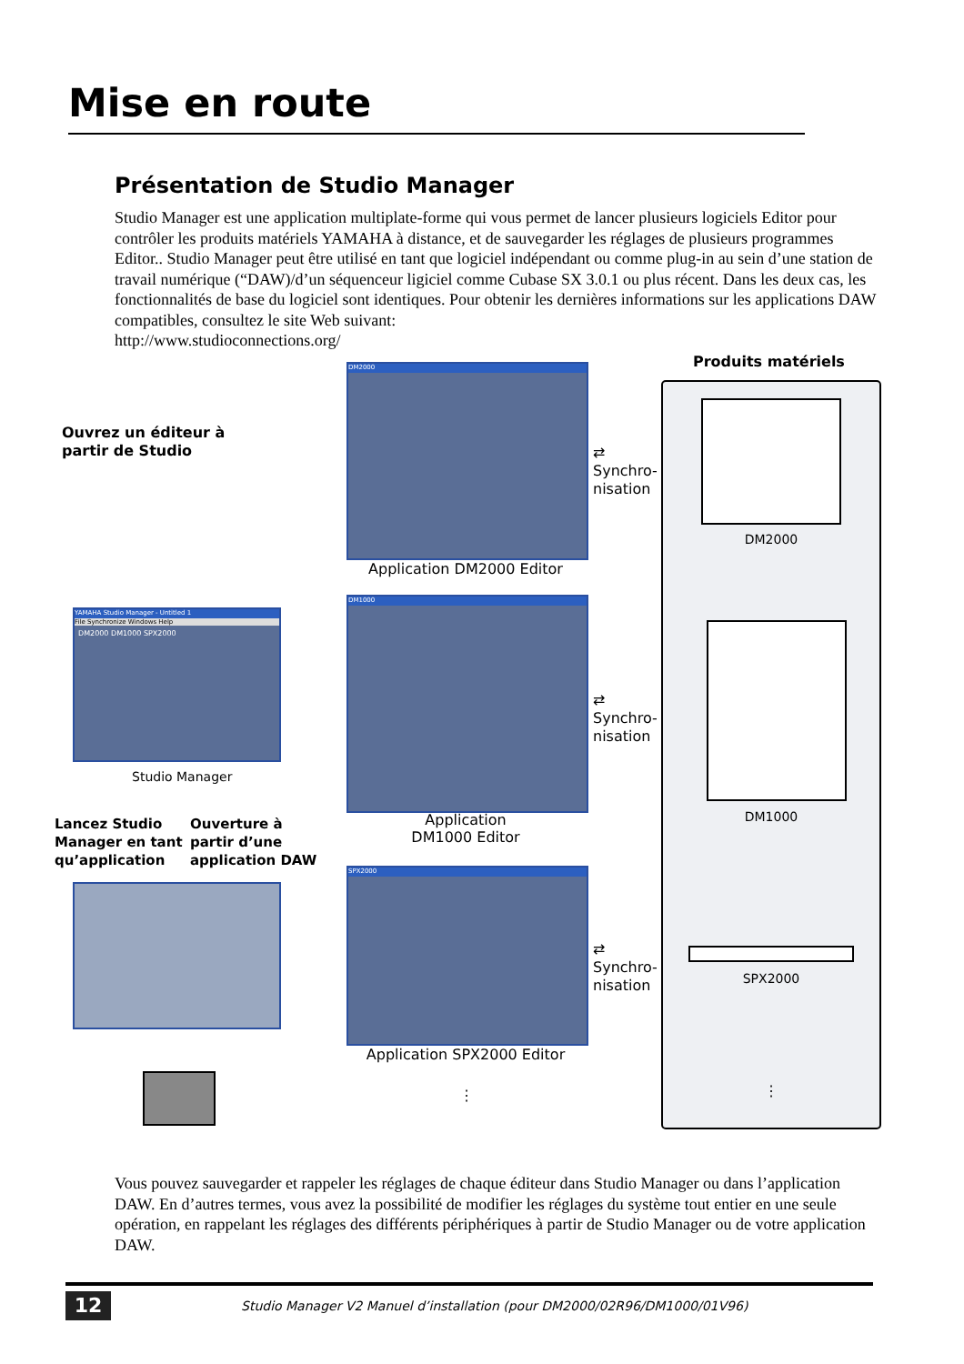Mise en route
Présentation de Studio Manager
Studio Manager est une application multiplate-forme qui vous permet de lancer plusieurs logiciels Editor pour contrôler les produits matériels YAMAHA à distance, et de sauvegarder les réglages de plusieurs programmes Editor.. Studio Manager peut être utilisé en tant que logiciel indépendant ou comme plug-in au sein d’une station de travail numérique (“DAW)/d’un séquenceur ligiciel comme Cubase SX 3.0.1 ou plus récent. Dans les deux cas, les fonctionnalités de base du logiciel sont identiques. Pour obtenir les dernières informations sur les applications DAW compatibles, consultez le site Web suivant:
http://www.studioconnections.org/
Ouvrez un éditeur à
partir de Studio
YAMAHA Studio Manager - Untitled 1
File Synchronize Windows Help
DM2000 DM1000 SPX2000
Studio Manager
Lancez Studio
Manager en tant
qu’application
Ouverture à
partir d’une
application DAW
DM2000
Application DM2000 Editor
DM1000
Application
DM1000 Editor
SPX2000
Application SPX2000 Editor
⋮
⇄
Synchro-
nisation
⇄
Synchro-
nisation
⇄
Synchro-
nisation
Produits matériels
DM2000
DM1000
SPX2000
⋮
Vous pouvez sauvegarder et rappeler les réglages de chaque éditeur dans Studio Manager ou dans l’application DAW. En d’autres termes, vous avez la possibilité de modifier les réglages du système tout entier en une seule opération, en rappelant les réglages des différents périphériques à partir de Studio Manager ou de votre application DAW.
12
Studio Manager V2 Manuel d’installation (pour DM2000/02R96/DM1000/01V96)